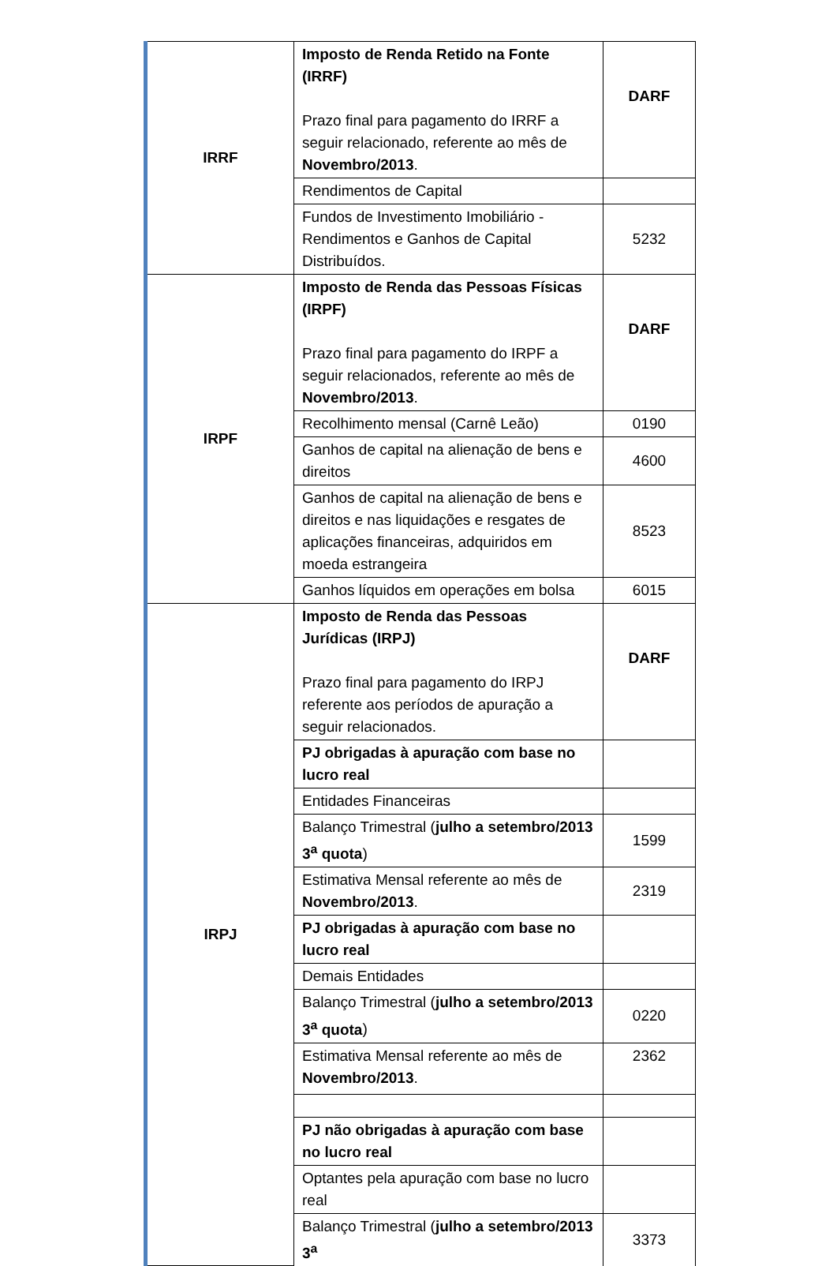| IRRF | Imposto de Renda Retido na Fonte (IRRF) Prazo final para pagamento do IRRF a seguir relacionado, referente ao mês de Novembro/2013 . | DARF |
| | Rendimentos de Capital | |
| | Fundos de Investimento Imobiliário - Rendimentos e Ganhos de Capital Distribuídos. | 5232 |
| IRPF | Imposto de Renda das Pessoas Físicas (IRPF) Prazo final para pagamento do IRPF a seguir relacionados, referente ao mês de Novembro/2013 . | DARF |
| | Recolhimento mensal (Carnê Leão) | 0190 |
| | Ganhos de capital na alienação de bens e direitos | 4600 |
| | Ganhos de capital na alienação de bens e direitos e nas liquidações e resgates de aplicações financeiras, adquiridos em moeda estrangeira | 8523 |
| | Ganhos líquidos em operações em bolsa | 6015 |
| IRPJ | Imposto de Renda das Pessoas Jurídicas (IRPJ) Prazo final para pagamento do IRPJ referente aos períodos de apuração a seguir relacionados. | DARF |
| | PJ obrigadas à apuração com base no lucro real | |
| | Entidades Financeiras | |
| | Balanço Trimestral ( julho a setembro/2013 3<sup>a</sup> quota ) | 1599 |
| | Estimativa Mensal referente ao mês de Novembro/2013 . | 2319 |
| | PJ obrigadas à apuração com base no lucro real | |
| | Demais Entidades | |
| | Balanço Trimestral ( julho a setembro/2013 3<sup>a</sup> quota ) | 0220 |
| | Estimativa Mensal referente ao mês de Novembro/2013 . | 2362 |
| | PJ não obrigadas à apuração com base no lucro real | |
| | Optantes pela apuração com base no lucro real | |
| | Balanço Trimestral ( julho a setembro/2013 3<sup>a</sup> | 3373 |